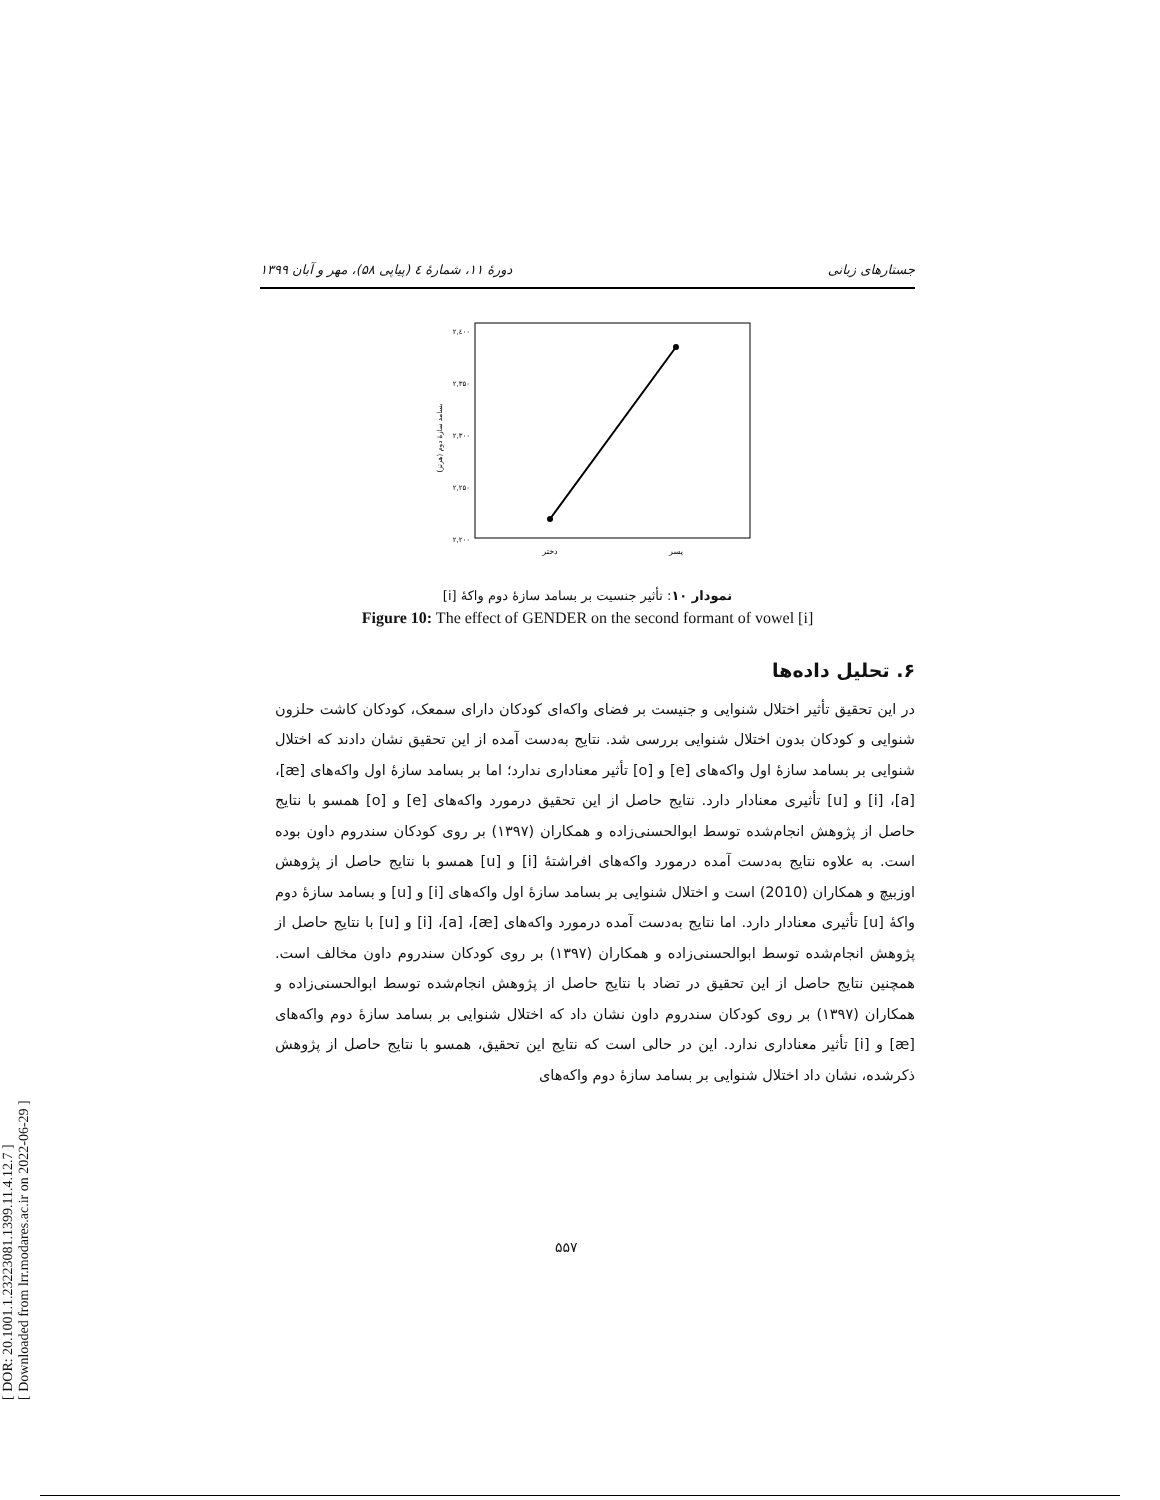[ DOR: 20.1001.1.23223081.1399.11.4.12.7 ]
[ Downloaded from lrr.modares.ac.ir on 2022-06-29 ]
دورهٔ ۱۱، شمارهٔ ٤ (پیاپی ۵۸)، مهر و آبان ۱۳۹۹ جستارهای زبانی
۲,٤۰۰
۲,۳۵۰
۲,۳۰۰
۲,۲۵۰
۲,۲۰۰
بسامد سازهٔ دوم (هرتز)
دختر
پسر
نمودار ۱۰: تأثیر جنسیت بر بسامد سازهٔ دوم واکهٔ [i]
Figure 10: The effect of GENDER on the second formant of vowel [i]
۶. تحلیل داده‌ها
در این تحقیق تأثیر اختلال شنوایی و جنیست بر فضای واکه‌ای کودکان دارای سمعک، کودکان کاشت حلزون شنوایی و کودکان بدون اختلال شنوایی بررسی شد. نتایج به‌دست آمده از این تحقیق نشان دادند که اختلال شنوایی بر بسامد سازهٔ اول واکه‌های [e] و [o] تأثیر معناداری ندارد؛ اما بر بسامد سازهٔ اول واکه‌های [æ]، [a]، [i] و [u] تأثیری معنادار دارد. نتایج حاصل از این تحقیق درمورد واکه‌های [e] و [o] همسو با نتایج حاصل از پژوهش انجام‌شده توسط ابوالحسنی‌زاده و همکاران (۱۳۹۷) بر روی کودکان سندروم داون بوده است. به علاوه نتایج به‌دست آمده درمورد واکه‌های افراشتهٔ [i] و [u] همسو با نتایج حاصل از پژوهش اوزبیچ و همکاران (2010) است و اختلال شنوایی بر بسامد سازهٔ اول واکه‌های [i] و [u] و بسامد سازهٔ دوم واکهٔ [u] تأثیری معنادار دارد. اما نتایج به‌دست آمده درمورد واکه‌های [æ]، [a]، [i] و [u] با نتایج حاصل از پژوهش انجام‌شده توسط ابوالحسنی‌زاده و همکاران (۱۳۹۷) بر روی کودکان سندروم داون مخالف است. همچنین نتایج حاصل از این تحقیق در تضاد با نتایج حاصل از پژوهش انجام‌شده توسط ابوالحسنی‌زاده و همکاران (۱۳۹۷) بر روی کودکان سندروم داون نشان داد که اختلال شنوایی بر بسامد سازهٔ دوم واکه‌های [æ] و [i] تأثیر معناداری ندارد. این در حالی است که نتایج این تحقیق، همسو با نتایج حاصل از پژوهش ذکرشده، نشان داد اختلال شنوایی بر بسامد سازهٔ دوم واکه‌های
۵۵۷